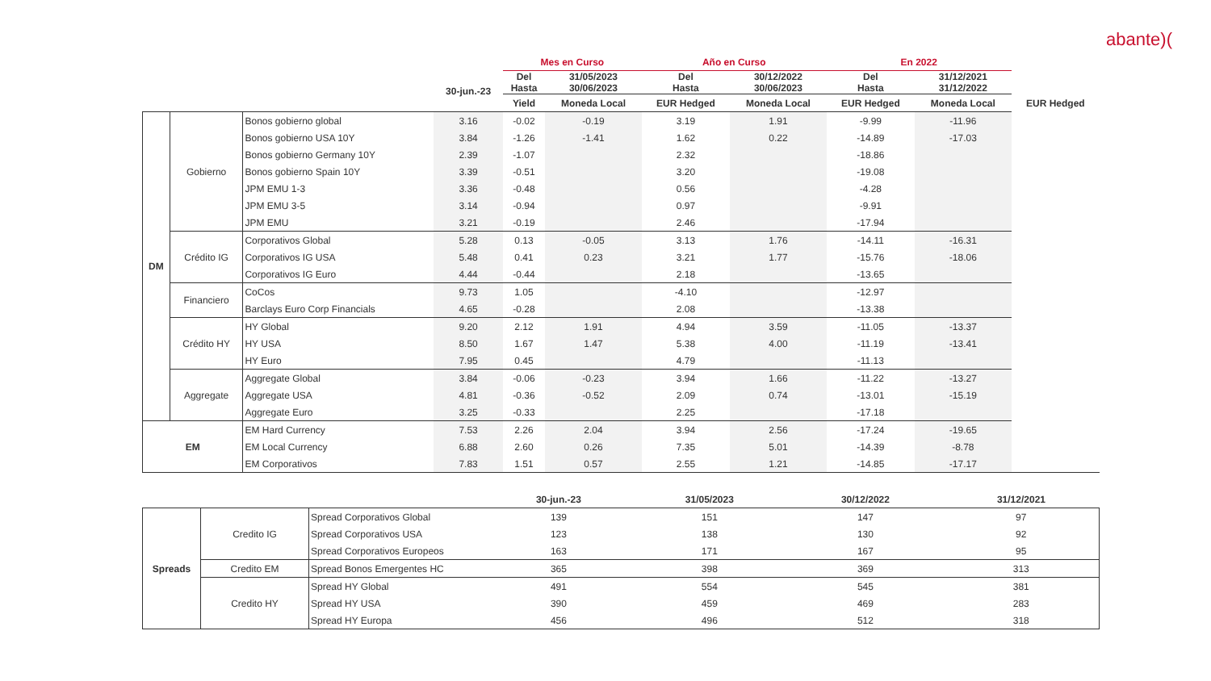abante)(
| | | | | Mes en Curso | | Año en Curso | | En 2022 | | |
| --- | --- | --- | --- | --- | --- | --- | --- | --- | --- | --- |
| | | | 30-jun.-23 | Del Hasta | 31/05/2023 30/06/2023 | Del Hasta | 30/12/2022 30/06/2023 | Del Hasta | 31/12/2021 31/12/2022 | |
| | | | | Yield | Moneda Local | EUR Hedged | Moneda Local | EUR Hedged | Moneda Local | EUR Hedged |
| DM | Gobierno | Bonos gobierno global | 3.16 | -0.02 | -0.19 | 3.19 | 1.91 | -9.99 | -11.96 | |
| | | Bonos gobierno USA 10Y | 3.84 | -1.26 | -1.41 | 1.62 | 0.22 | -14.89 | -17.03 | |
| | | Bonos gobierno Germany 10Y | 2.39 | -1.07 | | 2.32 | | -18.86 | | |
| | | Bonos gobierno Spain 10Y | 3.39 | -0.51 | | 3.20 | | -19.08 | | |
| | | JPM EMU 1-3 | 3.36 | -0.48 | | 0.56 | | -4.28 | | |
| | | JPM EMU 3-5 | 3.14 | -0.94 | | 0.97 | | -9.91 | | |
| | | JPM EMU | 3.21 | -0.19 | | 2.46 | | -17.94 | | |
| | Crédito IG | Corporativos Global | 5.28 | 0.13 | -0.05 | 3.13 | 1.76 | -14.11 | -16.31 | |
| | | Corporativos IG USA | 5.48 | 0.41 | 0.23 | 3.21 | 1.77 | -15.76 | -18.06 | |
| | | Corporativos IG Euro | 4.44 | -0.44 | | 2.18 | | -13.65 | | |
| | Financiero | CoCos | 9.73 | 1.05 | | -4.10 | | -12.97 | | |
| | | Barclays Euro Corp Financials | 4.65 | -0.28 | | 2.08 | | -13.38 | | |
| | Crédito HY | HY Global | 9.20 | 2.12 | 1.91 | 4.94 | 3.59 | -11.05 | -13.37 | |
| | | HY USA | 8.50 | 1.67 | 1.47 | 5.38 | 4.00 | -11.19 | -13.41 | |
| | | HY Euro | 7.95 | 0.45 | | 4.79 | | -11.13 | | |
| | Aggregate | Aggregate Global | 3.84 | -0.06 | -0.23 | 3.94 | 1.66 | -11.22 | -13.27 | |
| | | Aggregate USA | 4.81 | -0.36 | -0.52 | 2.09 | 0.74 | -13.01 | -15.19 | |
| | | Aggregate Euro | 3.25 | -0.33 | | 2.25 | | -17.18 | | |
| EM | | EM Hard Currency | 7.53 | 2.26 | 2.04 | 3.94 | 2.56 | -17.24 | -19.65 | |
| | | EM Local Currency | 6.88 | 2.60 | 0.26 | 7.35 | 5.01 | -14.39 | -8.78 | |
| | | EM Corporativos | 7.83 | 1.51 | 0.57 | 2.55 | 1.21 | -14.85 | -17.17 | |
| | | | 30-jun.-23 | 31/05/2023 | 30/12/2022 | 31/12/2021 |
| --- | --- | --- | --- | --- | --- | --- |
| Spreads | Credito IG | Spread Corporativos Global | 139 | 151 | 147 | 97 |
| | | Spread Corporativos USA | 123 | 138 | 130 | 92 |
| | | Spread Corporativos Europeos | 163 | 171 | 167 | 95 |
| | Credito EM | Spread Bonos Emergentes HC | 365 | 398 | 369 | 313 |
| | Credito HY | Spread HY Global | 491 | 554 | 545 | 381 |
| | | Spread HY USA | 390 | 459 | 469 | 283 |
| | | Spread HY Europa | 456 | 496 | 512 | 318 |